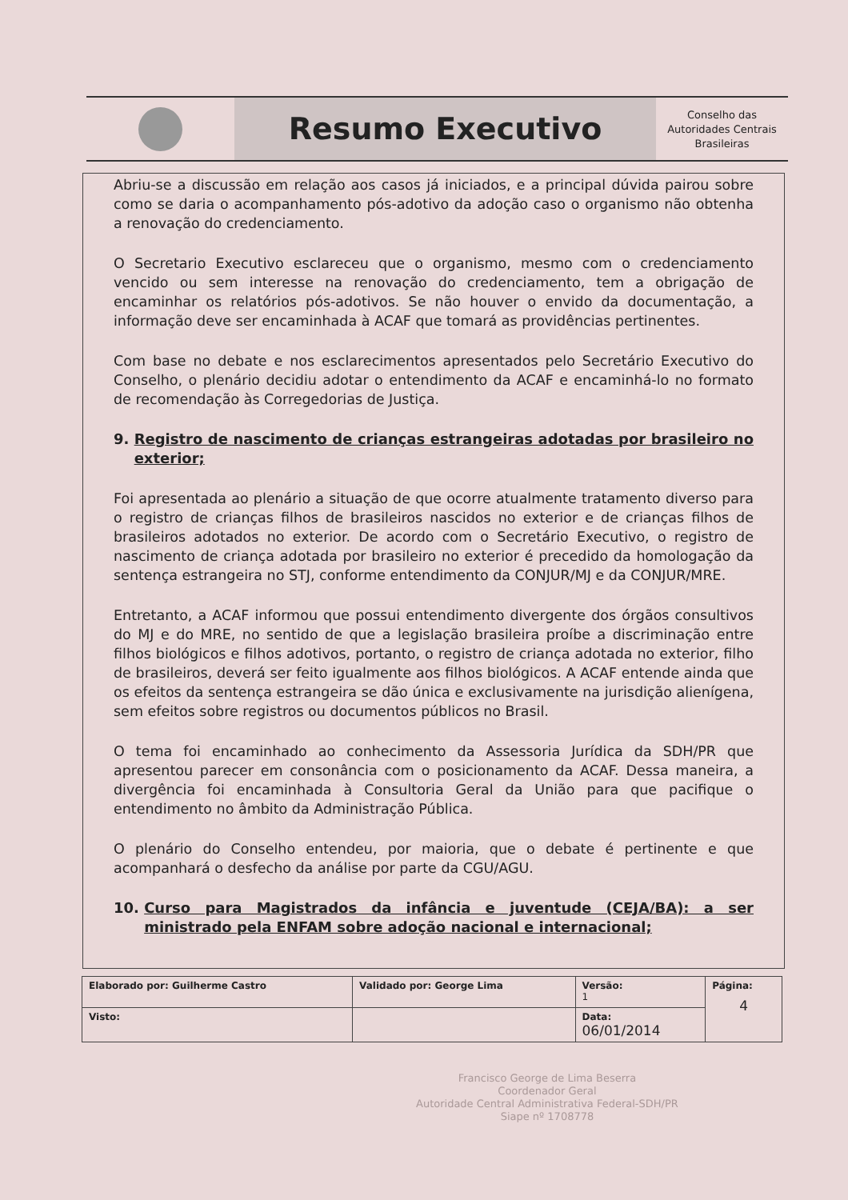Resumo Executivo
Conselho das
Autoridades Centrais
Brasileiras
Abriu-se a discussão em relação aos casos já iniciados, e a principal dúvida pairou sobre como se daria o acompanhamento pós-adotivo da adoção caso o organismo não obtenha a renovação do credenciamento.
O Secretario Executivo esclareceu que o organismo, mesmo com o credenciamento vencido ou sem interesse na renovação do credenciamento, tem a obrigação de encaminhar os relatórios pós-adotivos. Se não houver o envido da documentação, a informação deve ser encaminhada à ACAF que tomará as providências pertinentes.
Com base no debate e nos esclarecimentos apresentados pelo Secretário Executivo do Conselho, o plenário decidiu adotar o entendimento da ACAF e encaminhá-lo no formato de recomendação às Corregedorias de Justiça.
9. Registro de nascimento de crianças estrangeiras adotadas por brasileiro no exterior;
Foi apresentada ao plenário a situação de que ocorre atualmente tratamento diverso para o registro de crianças filhos de brasileiros nascidos no exterior e de crianças filhos de brasileiros adotados no exterior. De acordo com o Secretário Executivo, o registro de nascimento de criança adotada por brasileiro no exterior é precedido da homologação da sentença estrangeira no STJ, conforme entendimento da CONJUR/MJ e da CONJUR/MRE.
Entretanto, a ACAF informou que possui entendimento divergente dos órgãos consultivos do MJ e do MRE, no sentido de que a legislação brasileira proíbe a discriminação entre filhos biológicos e filhos adotivos, portanto, o registro de criança adotada no exterior, filho de brasileiros, deverá ser feito igualmente aos filhos biológicos. A ACAF entende ainda que os efeitos da sentença estrangeira se dão única e exclusivamente na jurisdição alienígena, sem efeitos sobre registros ou documentos públicos no Brasil.
O tema foi encaminhado ao conhecimento da Assessoria Jurídica da SDH/PR que apresentou parecer em consonância com o posicionamento da ACAF. Dessa maneira, a divergência foi encaminhada à Consultoria Geral da União para que pacifique o entendimento no âmbito da Administração Pública.
O plenário do Conselho entendeu, por maioria, que o debate é pertinente e que acompanhará o desfecho da análise por parte da CGU/AGU.
10. Curso para Magistrados da infância e juventude (CEJA/BA): a ser ministrado pela ENFAM sobre adoção nacional e internacional;
| Elaborado por: Guilherme Castro | Validado por: George Lima | Versão: 1 | Página: 4 |
| Visto: | | Data: 06/01/2014 | |
Francisco George de Lima Beserra
Coordenador Geral
Autoridade Central Administrativa Federal-SDH/PR
Siape nº 1708778